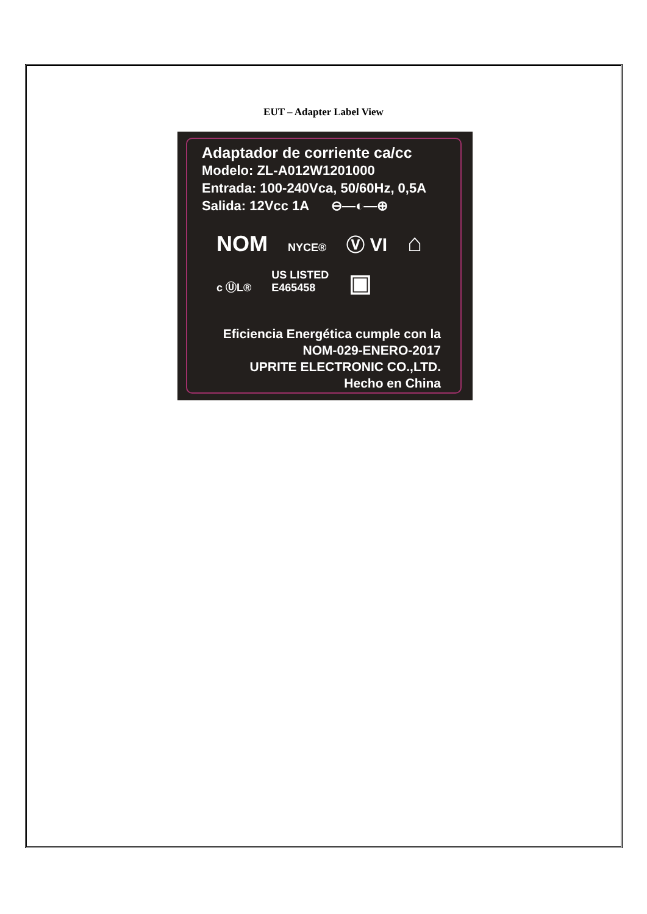EUT – Adapter Label View
Adaptador de corriente ca/cc
Modelo: ZL-A012W1201000
Entrada: 100-240Vca, 50/60Hz, 0,5A
Salida: 12Vcc 1A ⊖—◐—⊕
NOM NYCE® Ⓥ VI ⌂
c ⓊL® US LISTED
E465458 ▣
Eficiencia Energética cumple con la
NOM-029-ENERO-2017
UPRITE ELECTRONIC CO.,LTD.
Hecho en China